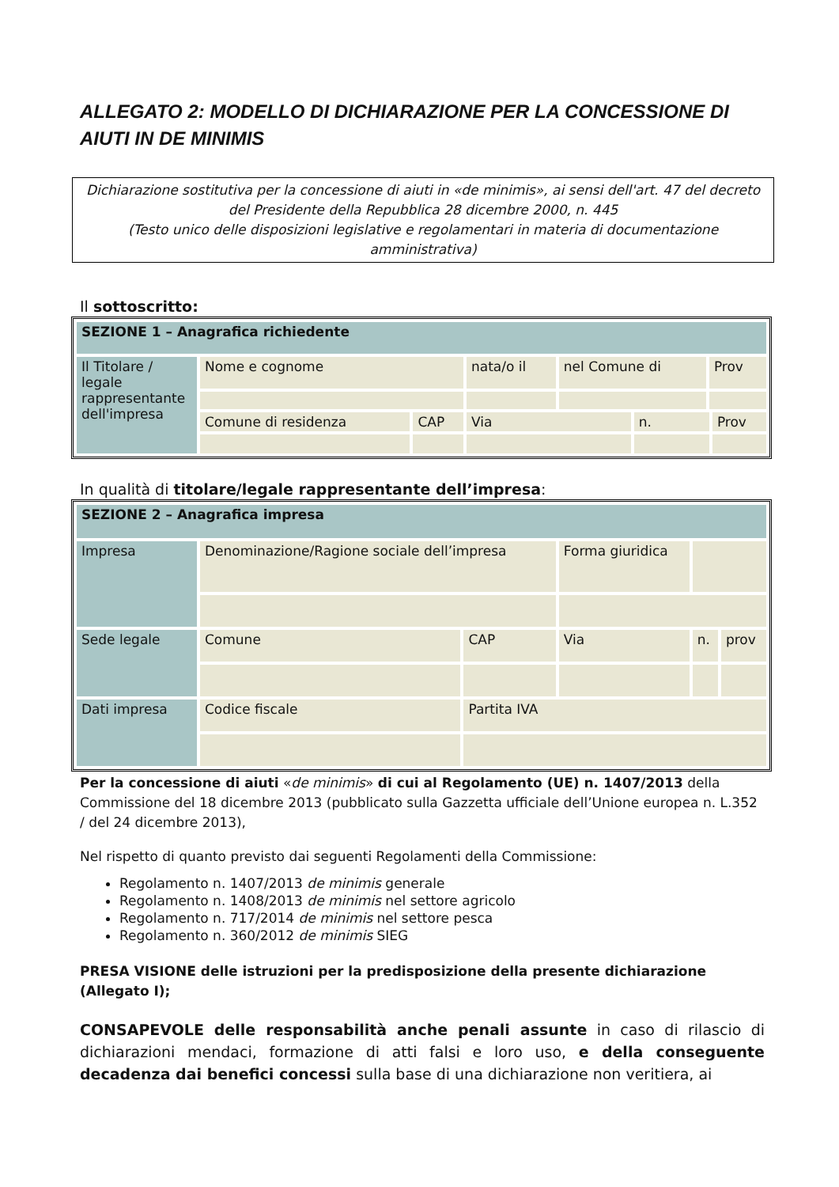ALLEGATO 2: MODELLO DI DICHIARAZIONE PER LA CONCESSIONE DI AIUTI IN DE MINIMIS
Dichiarazione sostitutiva per la concessione di aiuti in «de minimis», ai sensi dell'art. 47 del decreto del Presidente della Repubblica 28 dicembre 2000, n. 445
(Testo unico delle disposizioni legislative e regolamentari in materia di documentazione amministrativa)
Il sottoscritto:
| SEZIONE 1 – Anagrafica richiedente | | | | | | | |
| Il Titolare / legale rappresentante dell'impresa | Nome e cognome | | nata/o il | nel Comune di | | Prov | |
| | Comune di residenza | CAP | Via | | n. | | Prov |
In qualità di titolare/legale rappresentante dell’impresa:
| SEZIONE 2 – Anagrafica impresa | | | | | |
| Impresa | Denominazione/Ragione sociale dell’impresa | | Forma giuridica | | |
| Sede legale | Comune | CAP | Via | n. | prov |
| Dati impresa | Codice fiscale | Partita IVA | | | |
Per la concessione di aiuti «de minimis» di cui al Regolamento (UE) n. 1407/2013 della Commissione del 18 dicembre 2013 (pubblicato sulla Gazzetta ufficiale dell’Unione europea n. L.352 / del 24 dicembre 2013),
Nel rispetto di quanto previsto dai seguenti Regolamenti della Commissione:
Regolamento n. 1407/2013 de minimis generale
Regolamento n. 1408/2013 de minimis nel settore agricolo
Regolamento n. 717/2014 de minimis nel settore pesca
Regolamento n. 360/2012 de minimis SIEG
PRESA VISIONE delle istruzioni per la predisposizione della presente dichiarazione (Allegato I);
CONSAPEVOLE delle responsabilità anche penali assunte in caso di rilascio di dichiarazioni mendaci, formazione di atti falsi e loro uso, e della conseguente decadenza dai benefici concessi sulla base di una dichiarazione non veritiera, ai